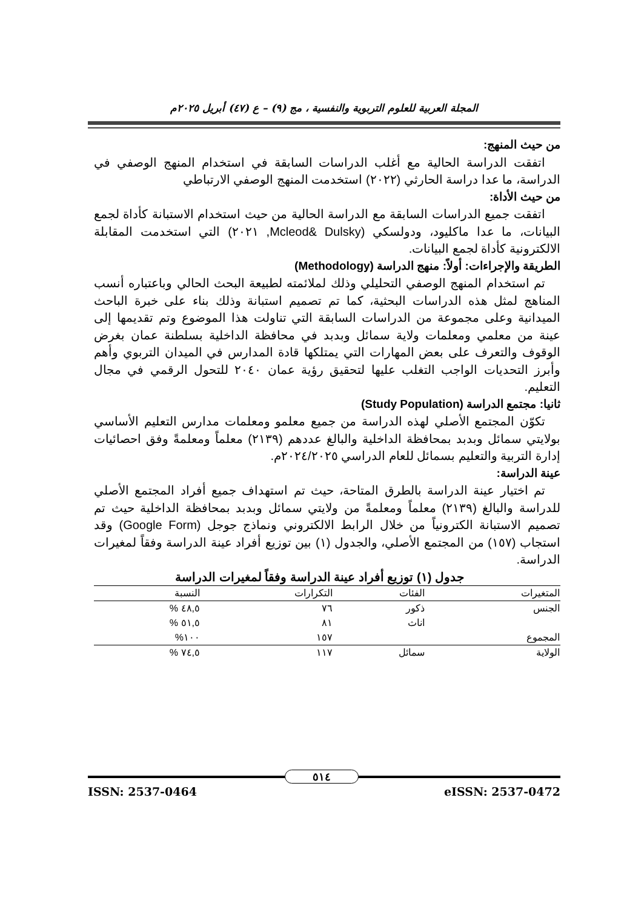المجلة العربية للعلوم التربوية والنفسية ، مج (٩) – ع (٤٧) أبريل ٢٠٢٥م
من حيث المنهج:
اتفقت الدراسة الحالية مع أغلب الدراسات السابقة في استخدام المنهج الوصفي في الدراسة، ما عدا دراسة الحارثي (٢٠٢٢) استخدمت المنهج الوصفي الارتباطي
من حيث الأداة:
اتفقت جميع الدراسات السابقة مع الدراسة الحالية من حيث استخدام الاستبانة كأداة لجمع البيانات، ما عدا ماكليود، ودولسكي (Mcleod& Dulsky, ٢٠٢١) التي استخدمت المقابلة الالكترونية كأداة لجمع البيانات.
الطريقة والإجراءات: أولاً: منهج الدراسة (Methodology)
تم استخدام المنهج الوصفي التحليلي وذلك لملائمته لطبيعة البحث الحالي وباعتباره أنسب المناهج لمثل هذه الدراسات البحثية، كما تم تصميم استبانة وذلك بناء على خبرة الباحث الميدانية وعلى مجموعة من الدراسات السابقة التي تناولت هذا الموضوع وتم تقديمها إلى عينة من معلمي ومعلمات ولاية سمائل وبدبد في محافظة الداخلية بسلطنة عمان بغرض الوقوف والتعرف على بعض المهارات التي يمتلكها قادة المدارس في الميدان التربوي وأهم وأبرز التحديات الواجب التغلب عليها لتحقيق رؤية عمان ٢٠٤٠ للتحول الرقمي في مجال التعليم.
ثانيا: مجتمع الدراسة (Study Population)
تكوّن المجتمع الأصلي لهذه الدراسة من جميع معلمو ومعلمات مدارس التعليم الأساسي بولايتي سمائل وبدبد بمحافظة الداخلية والبالغ عددهم (٢١٣٩) معلماً ومعلمةً وفق احصائيات إدارة التربية والتعليم بسمائل للعام الدراسي ٢٠٢٤/٢٠٢٥م.
عينة الدراسة:
تم اختيار عينة الدراسة بالطرق المتاحة، حيث تم استهداف جميع أفراد المجتمع الأصلي للدراسة والبالغ (٢١٣٩) معلماً ومعلمةً من ولايتي سمائل وبدبد بمحافظة الداخلية حيث تم تصميم الاستبانة الكترونياً من خلال الرابط الالكتروني ونماذج جوجل (Google Form) وقد استجاب (١٥٧) من المجتمع الأصلي، والجدول (١) بين توزيع أفراد عينة الدراسة وفقاً لمغيرات الدراسة.
جدول (١) توزيع أفراد عينة الدراسة وفقاً لمغيرات الدراسة
| المتغيرات | الفئات | التكرارات | النسبة |
| --- | --- | --- | --- |
| الجنس | ذكور | ٧٦ | ٤٨,٥ % |
| | اناث | ٨١ | ٥١,٥ % |
| المجموع | | ١٥٧ | ١٠٠% |
| الولاية | سمائل | ١١٧ | ٧٤,٥ % |
٥١٤
ISSN: 2537-0464 eISSN: 2537-0472